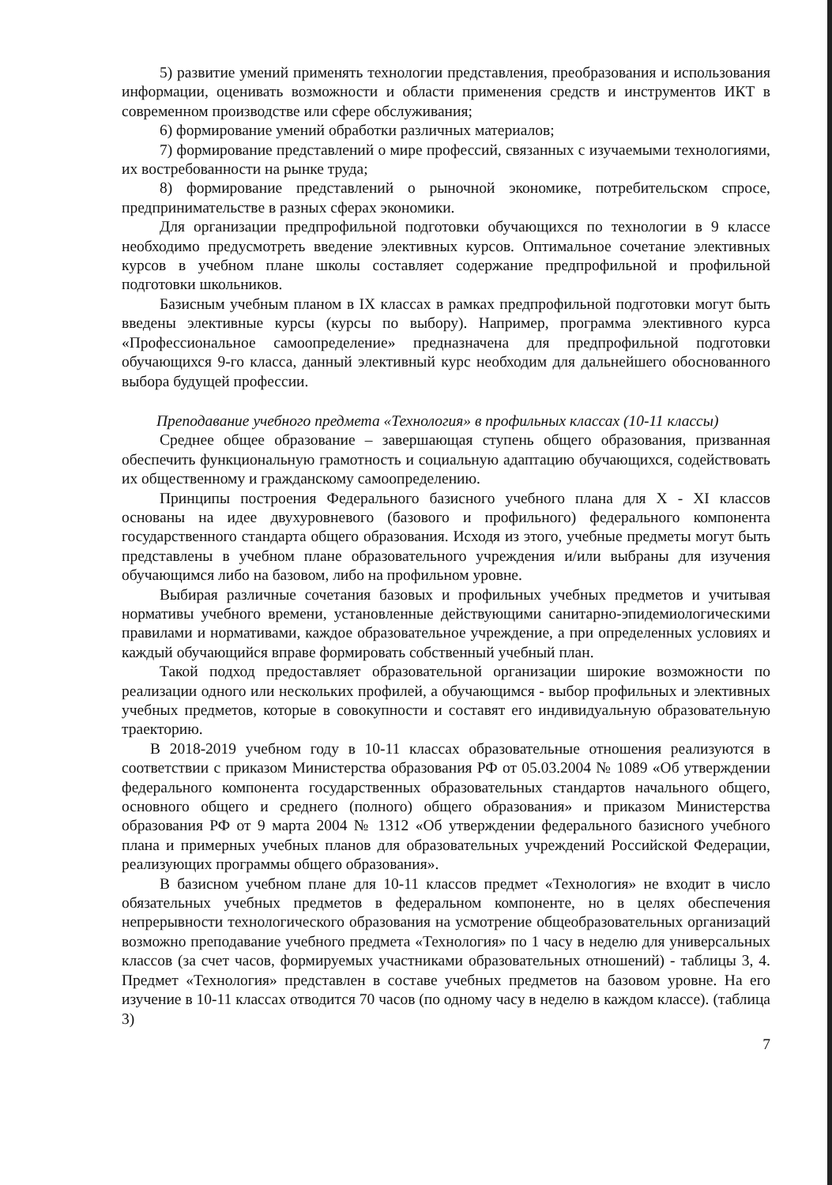5) развитие умений применять технологии представления, преобразования и использования информации, оценивать возможности и области применения средств и инструментов ИКТ в современном производстве или сфере обслуживания;
6) формирование умений обработки различных материалов;
7) формирование представлений о мире профессий, связанных с изучаемыми технологиями, их востребованности на рынке труда;
8) формирование представлений о рыночной экономике, потребительском спросе, предпринимательстве в разных сферах экономики.
Для организации предпрофильной подготовки обучающихся по технологии в 9 классе необходимо предусмотреть введение элективных курсов. Оптимальное сочетание элективных курсов в учебном плане школы составляет содержание предпрофильной и профильной подготовки школьников.
Базисным учебным планом в IX классах в рамках предпрофильной подготовки могут быть введены элективные курсы (курсы по выбору). Например, программа элективного курса «Профессиональное самоопределение» предназначена для предпрофильной подготовки обучающихся 9-го класса, данный элективный курс необходим для дальнейшего обоснованного выбора будущей профессии.
Преподавание учебного предмета «Технология» в профильных классах (10-11 классы)
Среднее общее образование – завершающая ступень общего образования, призванная обеспечить функциональную грамотность и социальную адаптацию обучающихся, содействовать их общественному и гражданскому самоопределению.
Принципы построения Федерального базисного учебного плана для X - XI классов основаны на идее двухуровневого (базового и профильного) федерального компонента государственного стандарта общего образования. Исходя из этого, учебные предметы могут быть представлены в учебном плане образовательного учреждения и/или выбраны для изучения обучающимся либо на базовом, либо на профильном уровне.
Выбирая различные сочетания базовых и профильных учебных предметов и учитывая нормативы учебного времени, установленные действующими санитарно-эпидемиологическими правилами и нормативами, каждое образовательное учреждение, а при определенных условиях и каждый обучающийся вправе формировать собственный учебный план.
Такой подход предоставляет образовательной организации широкие возможности по реализации одного или нескольких профилей, а обучающимся - выбор профильных и элективных учебных предметов, которые в совокупности и составят его индивидуальную образовательную траекторию.
В 2018-2019 учебном году в 10-11 классах образовательные отношения реализуются в соответствии с приказом Министерства образования РФ от 05.03.2004 № 1089 «Об утверждении федерального компонента государственных образовательных стандартов начального общего, основного общего и среднего (полного) общего образования» и приказом Министерства образования РФ от 9 марта 2004 № 1312 «Об утверждении федерального базисного учебного плана и примерных учебных планов для образовательных учреждений Российской Федерации, реализующих программы общего образования».
В базисном учебном плане для 10-11 классов предмет «Технология» не входит в число обязательных учебных предметов в федеральном компоненте, но в целях обеспечения непрерывности технологического образования на усмотрение общеобразовательных организаций возможно преподавание учебного предмета «Технология» по 1 часу в неделю для универсальных классов (за счет часов, формируемых участниками образовательных отношений) - таблицы 3, 4. Предмет «Технология» представлен в составе учебных предметов на базовом уровне. На его изучение в 10-11 классах отводится 70 часов (по одному часу в неделю в каждом классе). (таблица 3)
7